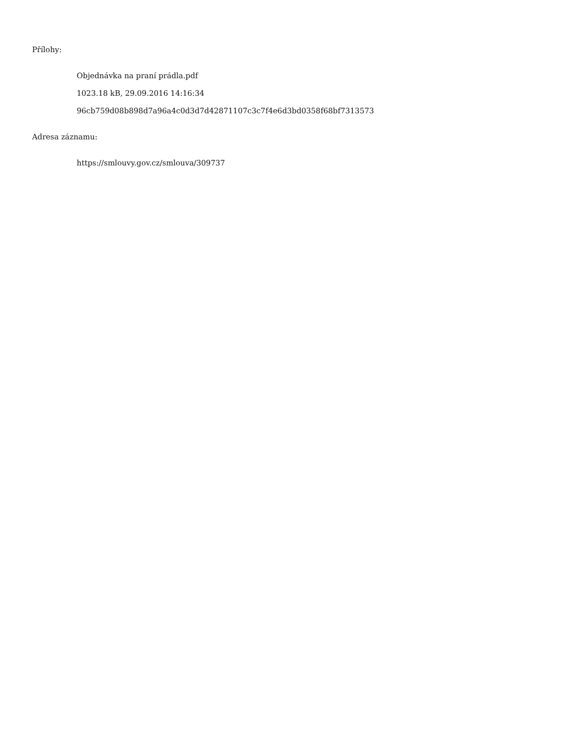Přílohy:
Objednávka na praní prádla.pdf
1023.18 kB, 29.09.2016 14:16:34
96cb759d08b898d7a96a4c0d3d7d42871107c3c7f4e6d3bd0358f68bf7313573
Adresa záznamu:
https://smlouvy.gov.cz/smlouva/309737